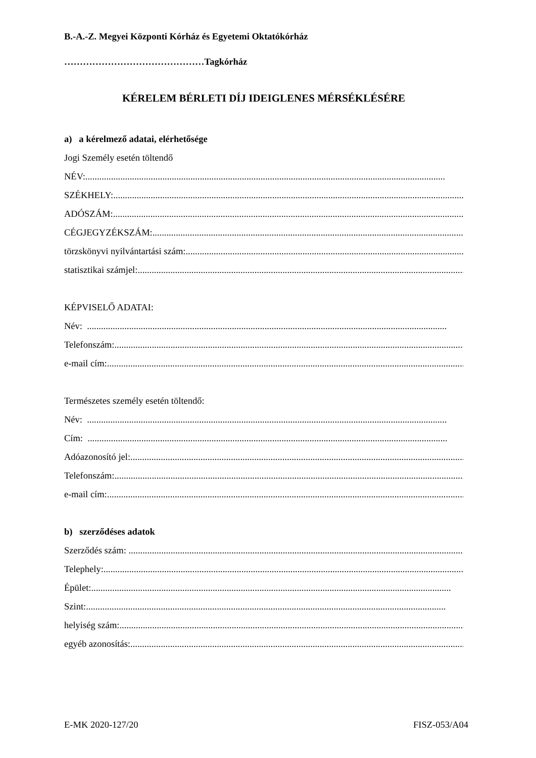B.-A.-Z. Megyei Központi Kórház és Egyetemi Oktatókórház
………………………………………Tagkórház
KÉRELEM BÉRLETI DÍJ IDEIGLENES MÉRSÉKLÉSÉRE
a) a kérelmező adatai, elérhetősége
Jogi Személy esetén töltendő
NÉV: ..........................................................................................................................................................
SZÉKHELY: ..........................................................................................................................................................
ADÓSZÁM: ..........................................................................................................................................................
CÉGJEGYZÉKSZÁM: ..........................................................................................................................................................
törzskönyvi nyilvántartási szám: ..........................................................................................................................................................
statisztikai számjel: ..........................................................................................................................................................
KÉPVISELŐ ADATAI:
Név: ..........................................................................................................................................................
Telefonszám: ..........................................................................................................................................................
e-mail cím:..........................................................................................................................................................
Természetes személy esetén töltendő:
Név: ..........................................................................................................................................................
Cím: ..........................................................................................................................................................
Adóazonosító jel:..........................................................................................................................................................
Telefonszám: ..........................................................................................................................................................
e-mail cím:..........................................................................................................................................................
b) szerződéses adatok
Szerződés szám: ..........................................................................................................................................................
Telephely:..........................................................................................................................................................
Épület: ..........................................................................................................................................................
Szint: ..........................................................................................................................................................
helyiség szám: ..........................................................................................................................................................
egyéb azonosítás:..........................................................................................................................................................
E-MK 2020-127/20 FISZ-053/A04